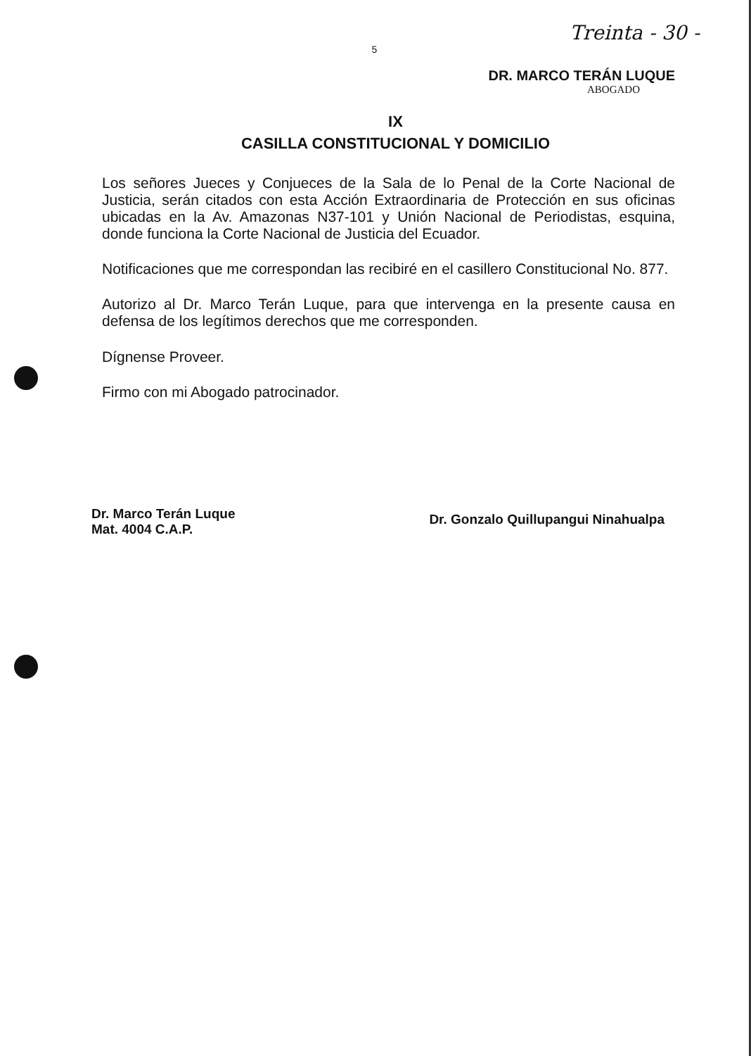Treinta - 30 -
5
DR. MARCO TERÁN LUQUE
ABOGADO
IX
CASILLA CONSTITUCIONAL Y DOMICILIO
Los señores Jueces y Conjueces de la Sala de lo Penal de la Corte Nacional de Justicia, serán citados con esta Acción Extraordinaria de Protección en sus oficinas ubicadas en la Av. Amazonas N37-101 y Unión Nacional de Periodistas, esquina, donde funciona la Corte Nacional de Justicia del Ecuador.
Notificaciones que me correspondan las recibiré en el casillero Constitucional No. 877.
Autorizo al Dr. Marco Terán Luque, para que intervenga en la presente causa en defensa de los legítimos derechos que me corresponden.
Dígnense Proveer.
Firmo con mi Abogado patrocinador.
Dr. Marco Terán Luque
Mat. 4004 C.A.P.
Dr. Gonzalo Quillupangui Ninahualpa